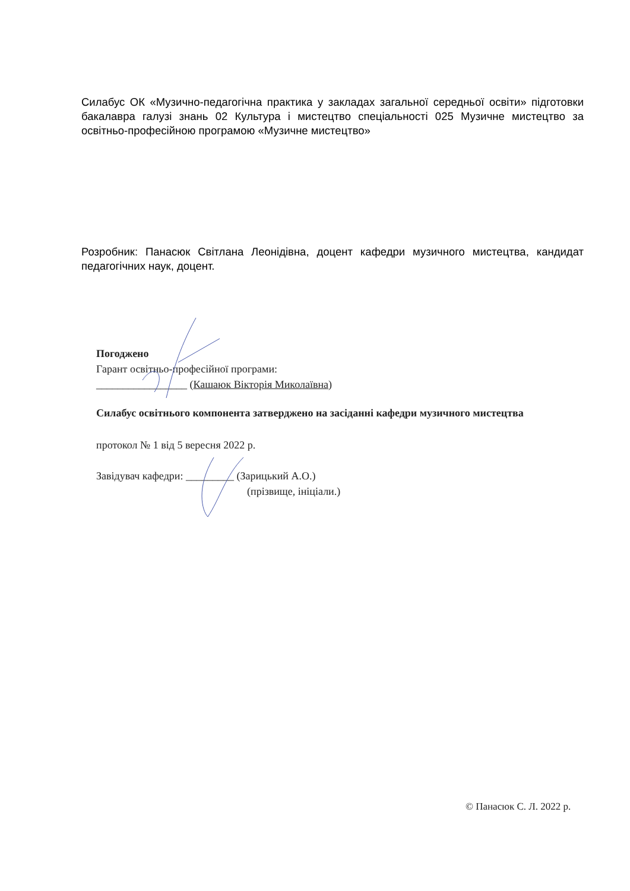Силабус ОК «Музично-педагогічна практика у закладах загальної середньої освіти» підготовки бакалавра галузі знань 02 Культура і мистецтво спеціальності 025 Музичне мистецтво за освітньо-професійною програмою «Музичне мистецтво»
Розробник: Панасюк Світлана Леонідівна, доцент кафедри музичного мистецтва, кандидат педагогічних наук, доцент.
Погоджено
Гарант освітньо-професійної програми:
_________________ (Кашаюк Вікторія Миколаївна)
Силабус освітнього компонента затверджено на засіданні кафедри музичного мистецтва
протокол № 1 від 5 вересня 2022 р.
Завідувач кафедри: _________ (Зарицький А.О.)
(прізвище, ініціали.)
© Панасюк С. Л. 2022 р.